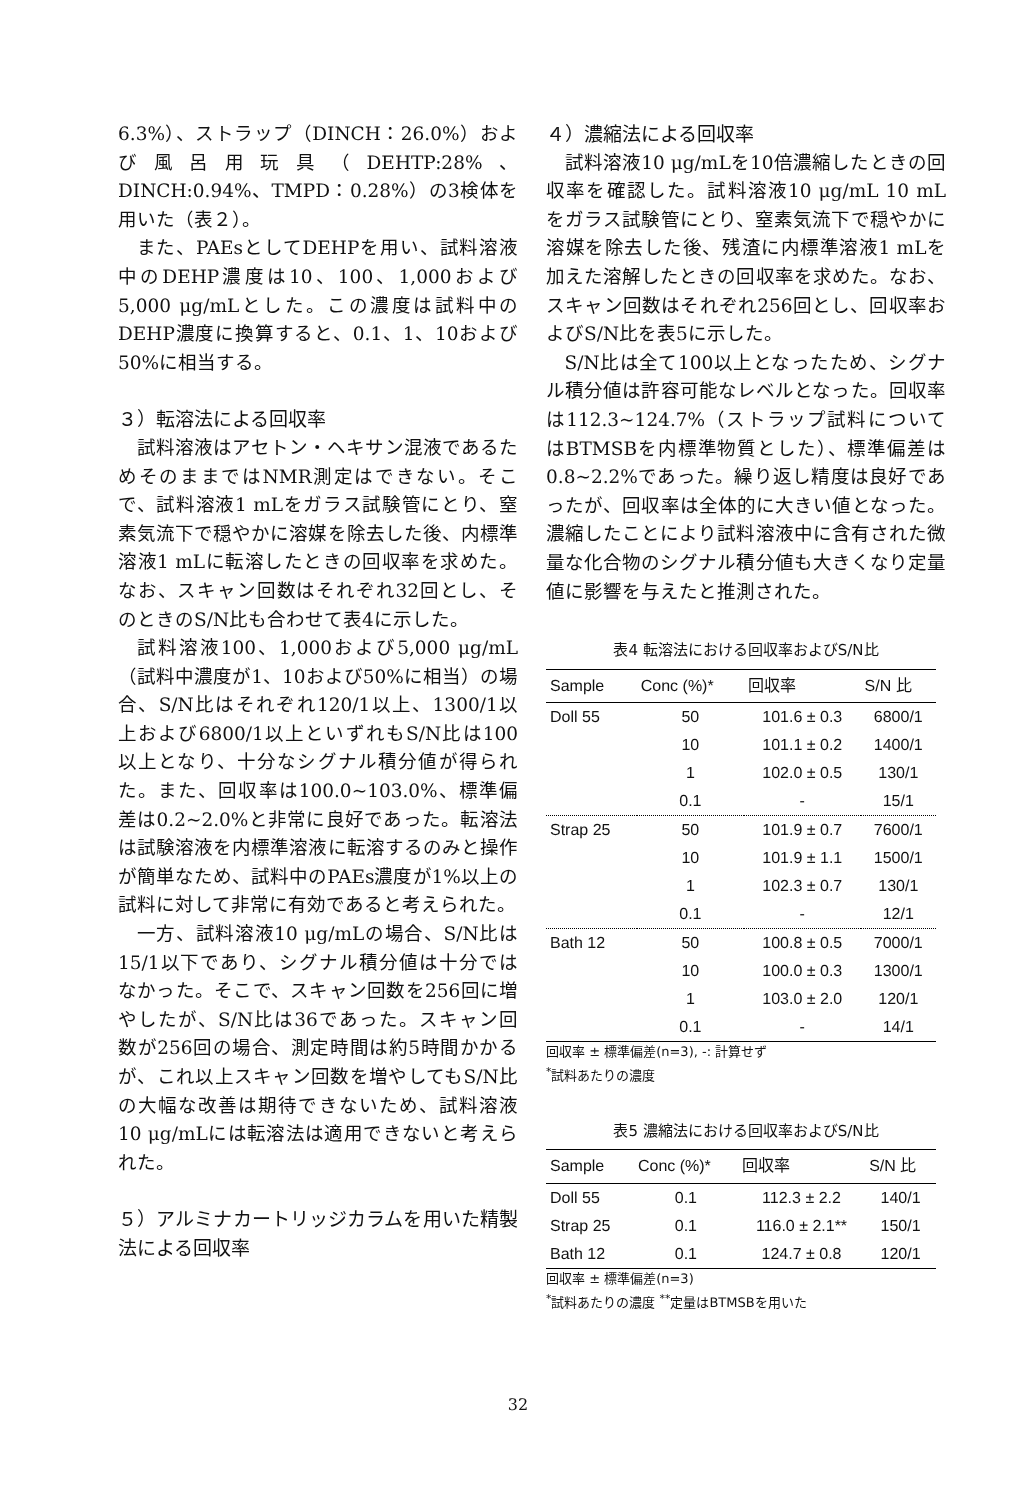6.3%）、ストラップ（DINCH：26.0%）および風呂用玩具（DEHTP:28%、DINCH:0.94%、TMPD：0.28%）の3検体を用いた（表２）。
また、PAEsとしてDEHPを用い、試料溶液中のDEHP濃度は10、100、1,000および5,000 μg/mLとした。この濃度は試料中のDEHP濃度に換算すると、0.1、1、10および50%に相当する。
３）転溶法による回収率
試料溶液はアセトン・ヘキサン混液であるためそのままではNMR測定はできない。そこで、試料溶液1 mLをガラス試験管にとり、窒素気流下で穏やかに溶媒を除去した後、内標準溶液1 mLに転溶したときの回収率を求めた。なお、スキャン回数はそれぞれ32回とし、そのときのS/N比も合わせて表4に示した。
試料溶液100、1,000および5,000 μg/mL（試料中濃度が1、10および50%に相当）の場合、S/N比はそれぞれ120/1以上、1300/1以上および6800/1以上といずれもS/N比は100以上となり、十分なシグナル積分値が得られた。また、回収率は100.0~103.0%、標準偏差は0.2~2.0%と非常に良好であった。転溶法は試験溶液を内標準溶液に転溶するのみと操作が簡単なため、試料中のPAEs濃度が1%以上の試料に対して非常に有効であると考えられた。
一方、試料溶液10 μg/mLの場合、S/N比は15/1以下であり、シグナル積分値は十分ではなかった。そこで、スキャン回数を256回に増やしたが、S/N比は36であった。スキャン回数が256回の場合、測定時間は約5時間かかるが、これ以上スキャン回数を増やしてもS/N比の大幅な改善は期待できないため、試料溶液10 μg/mLには転溶法は適用できないと考えられた。
５）アルミナカートリッジカラムを用いた精製法による回収率
４）濃縮法による回収率
試料溶液10 μg/mLを10倍濃縮したときの回収率を確認した。試料溶液10 μg/mL 10 mLをガラス試験管にとり、窒素気流下で穏やかに溶媒を除去した後、残渣に内標準溶液1 mLを加えた溶解したときの回収率を求めた。なお、スキャン回数はそれぞれ256回とし、回収率およびS/N比を表5に示した。
S/N比は全て100以上となったため、シグナル積分値は許容可能なレベルとなった。回収率は112.3~124.7%（ストラップ試料についてはBTMSBを内標準物質とした）、標準偏差は0.8~2.2%であった。繰り返し精度は良好であったが、回収率は全体的に大きい値となった。濃縮したことにより試料溶液中に含有された微量な化合物のシグナル積分値も大きくなり定量値に影響を与えたと推測された。
表4 転溶法における回収率およびS/N比
| Sample | Conc (%)* | 回収率 | S/N 比 |
| --- | --- | --- | --- |
| Doll 55 | 50 | 101.6 ± 0.3 | 6800/1 |
| | 10 | 101.1 ± 0.2 | 1400/1 |
| | 1 | 102.0 ± 0.5 | 130/1 |
| | 0.1 | - | 15/1 |
| Strap 25 | 50 | 101.9 ± 0.7 | 7600/1 |
| | 10 | 101.9 ± 1.1 | 1500/1 |
| | 1 | 102.3 ± 0.7 | 130/1 |
| | 0.1 | - | 12/1 |
| Bath 12 | 50 | 100.8 ± 0.5 | 7000/1 |
| | 10 | 100.0 ± 0.3 | 1300/1 |
| | 1 | 103.0 ± 2.0 | 120/1 |
| | 0.1 | - | 14/1 |
回収率 ± 標準偏差(n=3), -: 計算せず
<sup>*</sup> 試料あたりの濃度
表5 濃縮法における回収率およびS/N比
| Sample | Conc (%)* | 回収率 | S/N 比 |
| --- | --- | --- | --- |
| Doll 55 | 0.1 | 112.3 ± 2.2 | 140/1 |
| Strap 25 | 0.1 | 116.0 ± 2.1** | 150/1 |
| Bath 12 | 0.1 | 124.7 ± 0.8 | 120/1 |
回収率 ± 標準偏差(n=3)
<sup>*</sup> 試料あたりの濃度 <sup>**</sup>定量はBTMSBを用いた
32